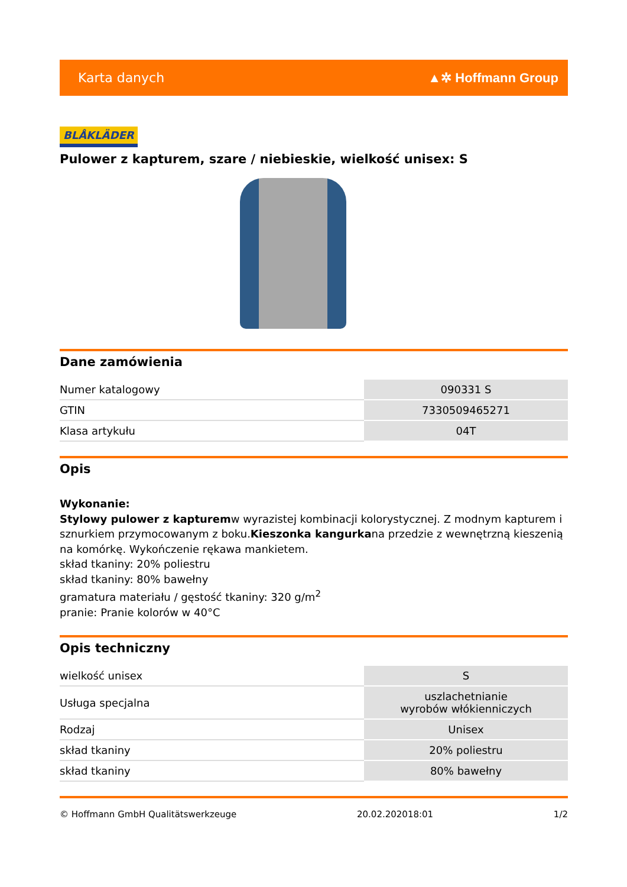Karta danych ▲✲ Hoffmann Group
BLÅKLÄDER
Pulower z kapturem, szare / niebieskie, wielkość unisex: S
Dane zamówienia
| Numer katalogowy | 090331 S |
| GTIN | 7330509465271 |
| Klasa artykułu | 04T |
Opis
Wykonanie:
Stylowy pulower z kapturemw wyrazistej kombinacji kolorystycznej. Z modnym kapturem i sznurkiem przymocowanym z boku.Kieszonka kangurkana przedzie z wewnętrzną kieszenią na komórkę. Wykończenie rękawa mankietem.
skład tkaniny: 20% poliestru
skład tkaniny: 80% bawełny
gramatura materiału / gęstość tkaniny: 320 g/m<sup>2</sup>
pranie: Pranie kolorów w 40°C
Opis techniczny
| wielkość unisex | S |
| Usługa specjalna | uszlachetnianie wyrobów włókienniczych |
| Rodzaj | Unisex |
| skład tkaniny | 20% poliestru |
| skład tkaniny | 80% bawełny |
© Hoffmann GmbH Qualitätswerkzeuge 20.02.202018:01 1/2